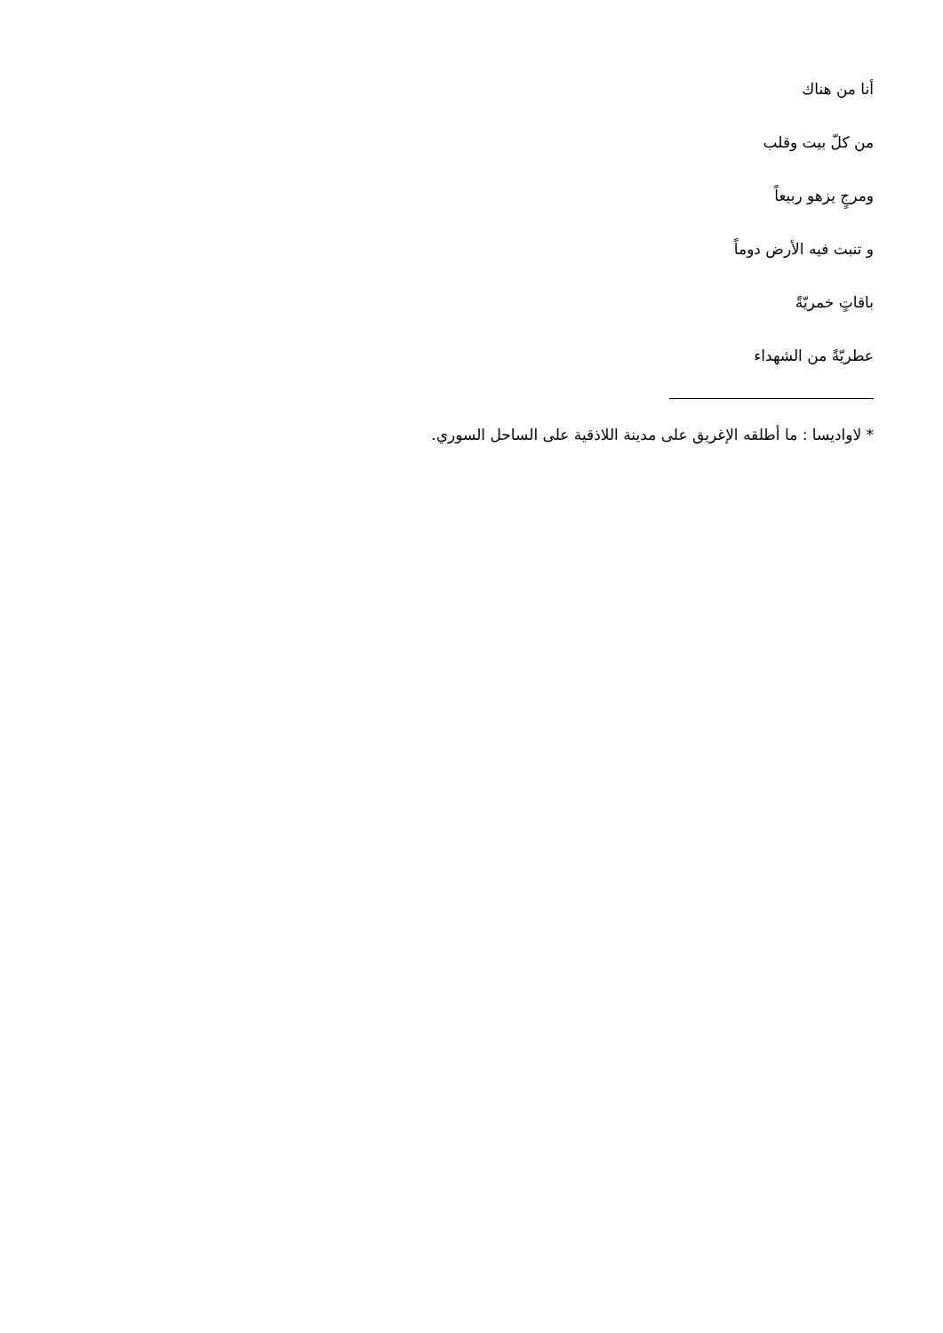أنا من هناك
من كلّ بيت وقلب
ومرجٍ يزهو ربيعاً
و تنبت فيه الأرض دوماً
باقاتٍ خمريّةً
عطريّةً من الشهداء
* لاواديسا : ما أطلقه الإغريق على مدينة اللاذقية على الساحل السوري.